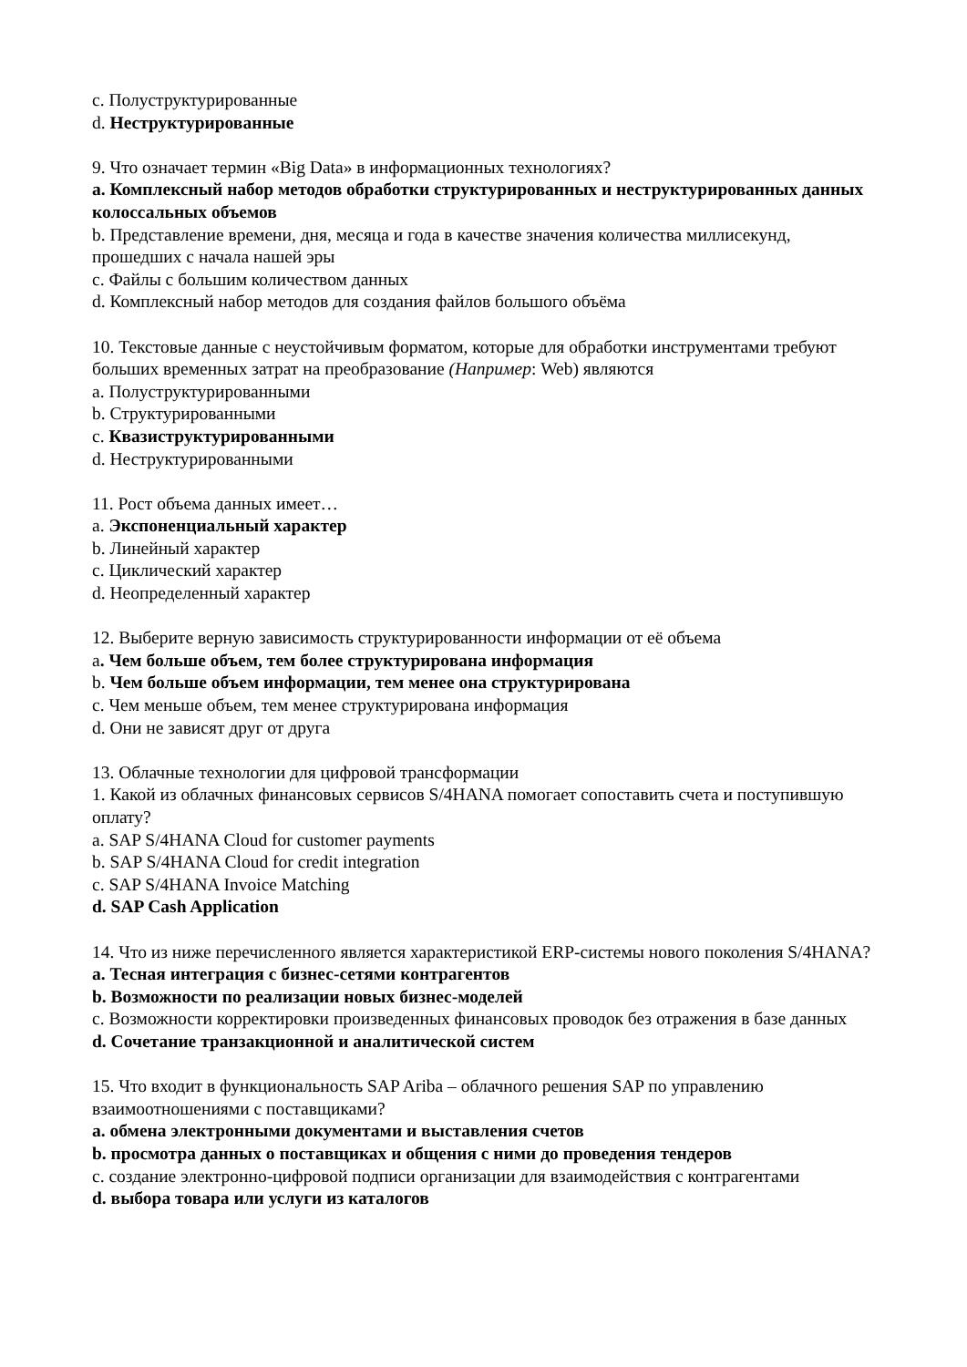c. Полуструктурированные
d. Неструктурированные
9. Что означает термин «Big Data» в информационных технологиях?
a. Комплексный набор методов обработки структурированных и неструктурированных данных колоссальных объемов
b. Представление времени, дня, месяца и года в качестве значения количества миллисекунд, прошедших с начала нашей эры
c. Файлы с большим количеством данных
d. Комплексный набор методов для создания файлов большого объёма
10. Текстовые данные с неустойчивым форматом, которые для обработки инструментами требуют больших временных затрат на преобразование (Например: Web) являются
a. Полуструктурированными
b. Структурированными
c. Квазиструктурированными
d. Неструктурированными
11. Рост объема данных имеет…
a. Экспоненциальный характер
b. Линейный характер
c. Циклический характер
d. Неопределенный характер
12. Выберите верную зависимость структурированности информации от её объема
a. Чем больше объем, тем более структурирована информация
b. Чем больше объем информации, тем менее она структурирована
c. Чем меньше объем, тем менее структурирована информация
d. Они не зависят друг от друга
13. Облачные технологии для цифровой трансформации
1. Какой из облачных финансовых сервисов S/4HANA помогает сопоставить счета и поступившую оплату?
a. SAP S/4HANA Cloud for customer payments
b. SAP S/4HANA Cloud for credit integration
c. SAP S/4HANA Invoice Matching
d. SAP Cash Application
14. Что из ниже перечисленного является характеристикой ERP-системы нового поколения S/4HANA?
a. Тесная интеграция с бизнес-сетями контрагентов
b. Возможности по реализации новых бизнес-моделей
c. Возможности корректировки произведенных финансовых проводок без отражения в базе данных
d. Сочетание транзакционной и аналитической систем
15. Что входит в функциональность SAP Ariba – облачного решения SAP по управлению взаимоотношениями с поставщиками?
a. обмена электронными документами и выставления счетов
b. просмотра данных о поставщиках и общения с ними до проведения тендеров
c. создание электронно-цифровой подписи организации для взаимодействия с контрагентами
d. выбора товара или услуги из каталогов